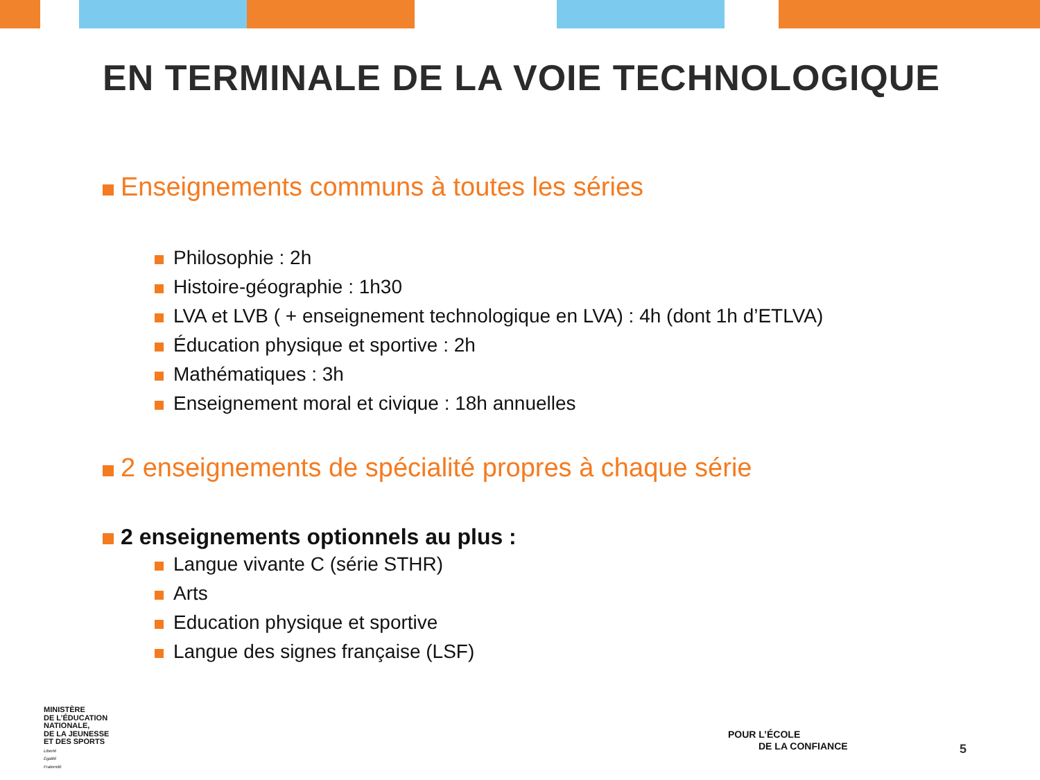EN TERMINALE DE LA VOIE TECHNOLOGIQUE
Enseignements communs à toutes les séries
Philosophie : 2h
Histoire-géographie : 1h30
LVA et LVB ( + enseignement technologique en LVA) : 4h (dont 1h d’ETLVA)
Éducation physique et sportive : 2h
Mathématiques : 3h
Enseignement moral et civique : 18h annuelles
2 enseignements de spécialité propres à chaque série
2 enseignements optionnels au plus :
Langue vivante C (série STHR)
Arts
Education physique et sportive
Langue des signes française (LSF)
MINISTÈRE
DE L’ÉDUCATION
NATIONALE,
DE LA JEUNESSE
ET DES SPORTS
Liberté
Égalité
Fraternité
POUR L’ÉCOLE
DE LA CONFIANCE
5